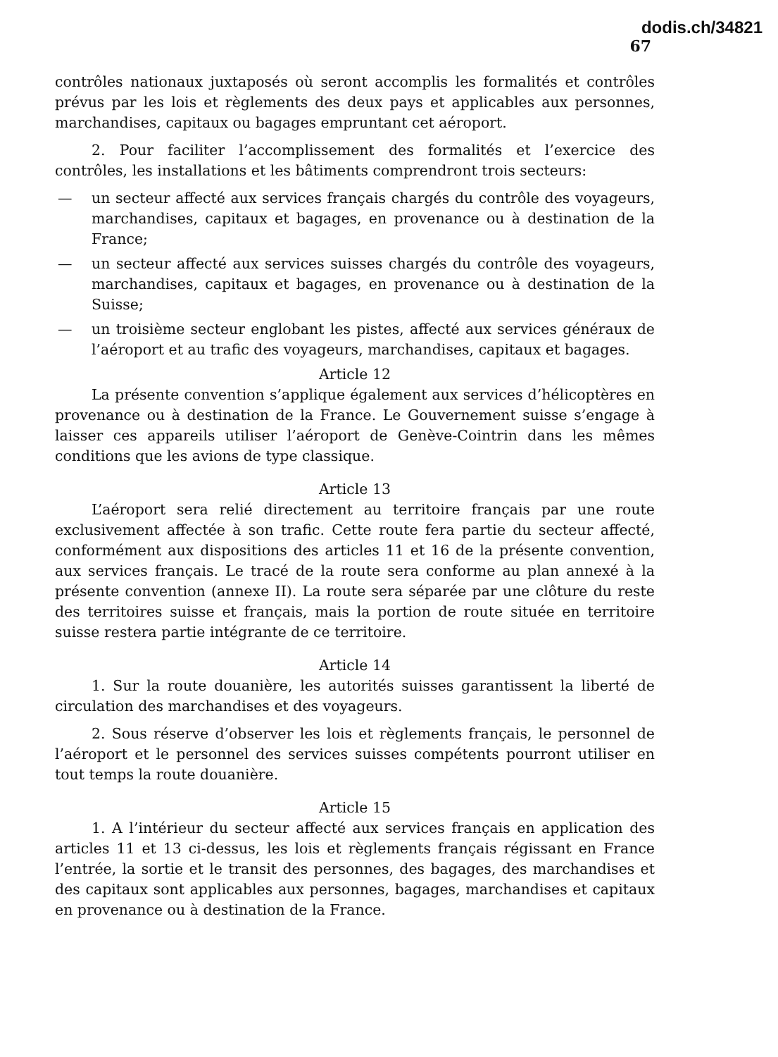dodis.ch/34821
67
contrôles nationaux juxtaposés où seront accomplis les formalités et contrôles prévus par les lois et règlements des deux pays et applicables aux personnes, marchandises, capitaux ou bagages empruntant cet aéroport.
2. Pour faciliter l’accomplissement des formalités et l’exercice des contrôles, les installations et les bâtiments comprendront trois secteurs:
— un secteur affecté aux services français chargés du contrôle des voyageurs, marchandises, capitaux et bagages, en provenance ou à destination de la France;
— un secteur affecté aux services suisses chargés du contrôle des voyageurs, marchandises, capitaux et bagages, en provenance ou à destination de la Suisse;
— un troisième secteur englobant les pistes, affecté aux services généraux de l’aéroport et au trafic des voyageurs, marchandises, capitaux et bagages.
Article 12
La présente convention s’applique également aux services d’hélicoptères en provenance ou à destination de la France. Le Gouvernement suisse s’engage à laisser ces appareils utiliser l’aéroport de Genève-Cointrin dans les mêmes conditions que les avions de type classique.
Article 13
L’aéroport sera relié directement au territoire français par une route exclusivement affectée à son trafic. Cette route fera partie du secteur affecté, conformément aux dispositions des articles 11 et 16 de la présente convention, aux services français. Le tracé de la route sera conforme au plan annexé à la présente convention (annexe II). La route sera séparée par une clôture du reste des territoires suisse et français, mais la portion de route située en territoire suisse restera partie intégrante de ce territoire.
Article 14
1. Sur la route douanière, les autorités suisses garantissent la liberté de circulation des marchandises et des voyageurs.
2. Sous réserve d’observer les lois et règlements français, le personnel de l’aéroport et le personnel des services suisses compétents pourront utiliser en tout temps la route douanière.
Article 15
1. A l’intérieur du secteur affecté aux services français en application des articles 11 et 13 ci-dessus, les lois et règlements français régissant en France l’entrée, la sortie et le transit des personnes, des bagages, des marchandises et des capitaux sont applicables aux personnes, bagages, marchandises et capitaux en provenance ou à destination de la France.